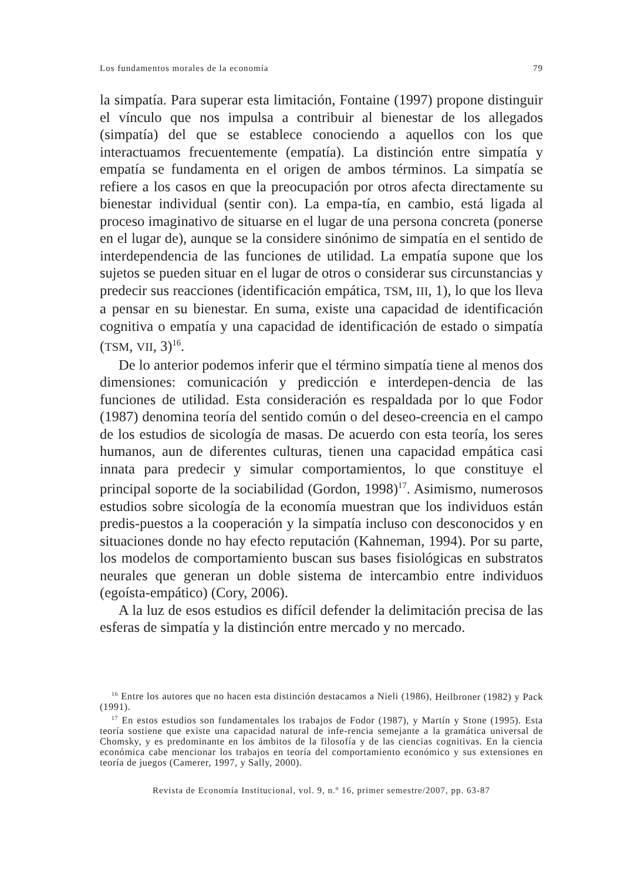Los fundamentos morales de la economía 79
la simpatía. Para superar esta limitación, Fontaine (1997) propone distinguir el vínculo que nos impulsa a contribuir al bienestar de los allegados (simpatía) del que se establece conociendo a aquellos con los que interactuamos frecuentemente (empatía). La distinción entre simpatía y empatía se fundamenta en el origen de ambos términos. La simpatía se refiere a los casos en que la preocupación por otros afecta directamente su bienestar individual (sentir con). La empa-tía, en cambio, está ligada al proceso imaginativo de situarse en el lugar de una persona concreta (ponerse en el lugar de), aunque se la considere sinónimo de simpatía en el sentido de interdependencia de las funciones de utilidad. La empatía supone que los sujetos se pueden situar en el lugar de otros o considerar sus circunstancias y predecir sus reacciones (identificación empática, TSM, III, 1), lo que los lleva a pensar en su bienestar. En suma, existe una capacidad de identificación cognitiva o empatía y una capacidad de identificación de estado o simpatía (TSM, VII, 3)<sup>16</sup>.
De lo anterior podemos inferir que el término simpatía tiene al menos dos dimensiones: comunicación y predicción e interdepen-dencia de las funciones de utilidad. Esta consideración es respaldada por lo que Fodor (1987) denomina teoría del sentido común o del deseo-creencia en el campo de los estudios de sicología de masas. De acuerdo con esta teoría, los seres humanos, aun de diferentes culturas, tienen una capacidad empática casi innata para predecir y simular comportamientos, lo que constituye el principal soporte de la sociabilidad (Gordon, 1998)<sup>17</sup>. Asimismo, numerosos estudios sobre sicología de la economía muestran que los individuos están predis-puestos a la cooperación y la simpatía incluso con desconocidos y en situaciones donde no hay efecto reputación (Kahneman, 1994). Por su parte, los modelos de comportamiento buscan sus bases fisiológicas en substratos neurales que generan un doble sistema de intercambio entre individuos (egoísta-empático) (Cory, 2006).
A la luz de esos estudios es difícil defender la delimitación precisa de las esferas de simpatía y la distinción entre mercado y no mercado.
<sup>16</sup> Entre los autores que no hacen esta distinción destacamos a Nieli (1986), Heilbroner (1982) y Pack (1991).
<sup>17</sup> En estos estudios son fundamentales los trabajos de Fodor (1987), y Martín y Stone (1995). Esta teoría sostiene que existe una capacidad natural de infe-rencia semejante a la gramática universal de Chomsky, y es predominante en los ámbitos de la filosofía y de las ciencias cognitivas. En la ciencia económica cabe mencionar los trabajos en teoría del comportamiento económico y sus extensiones en teoría de juegos (Camerer, 1997, y Sally, 2000).
Revista de Economía Institucional, vol. 9, n.º 16, primer semestre/2007, pp. 63-87